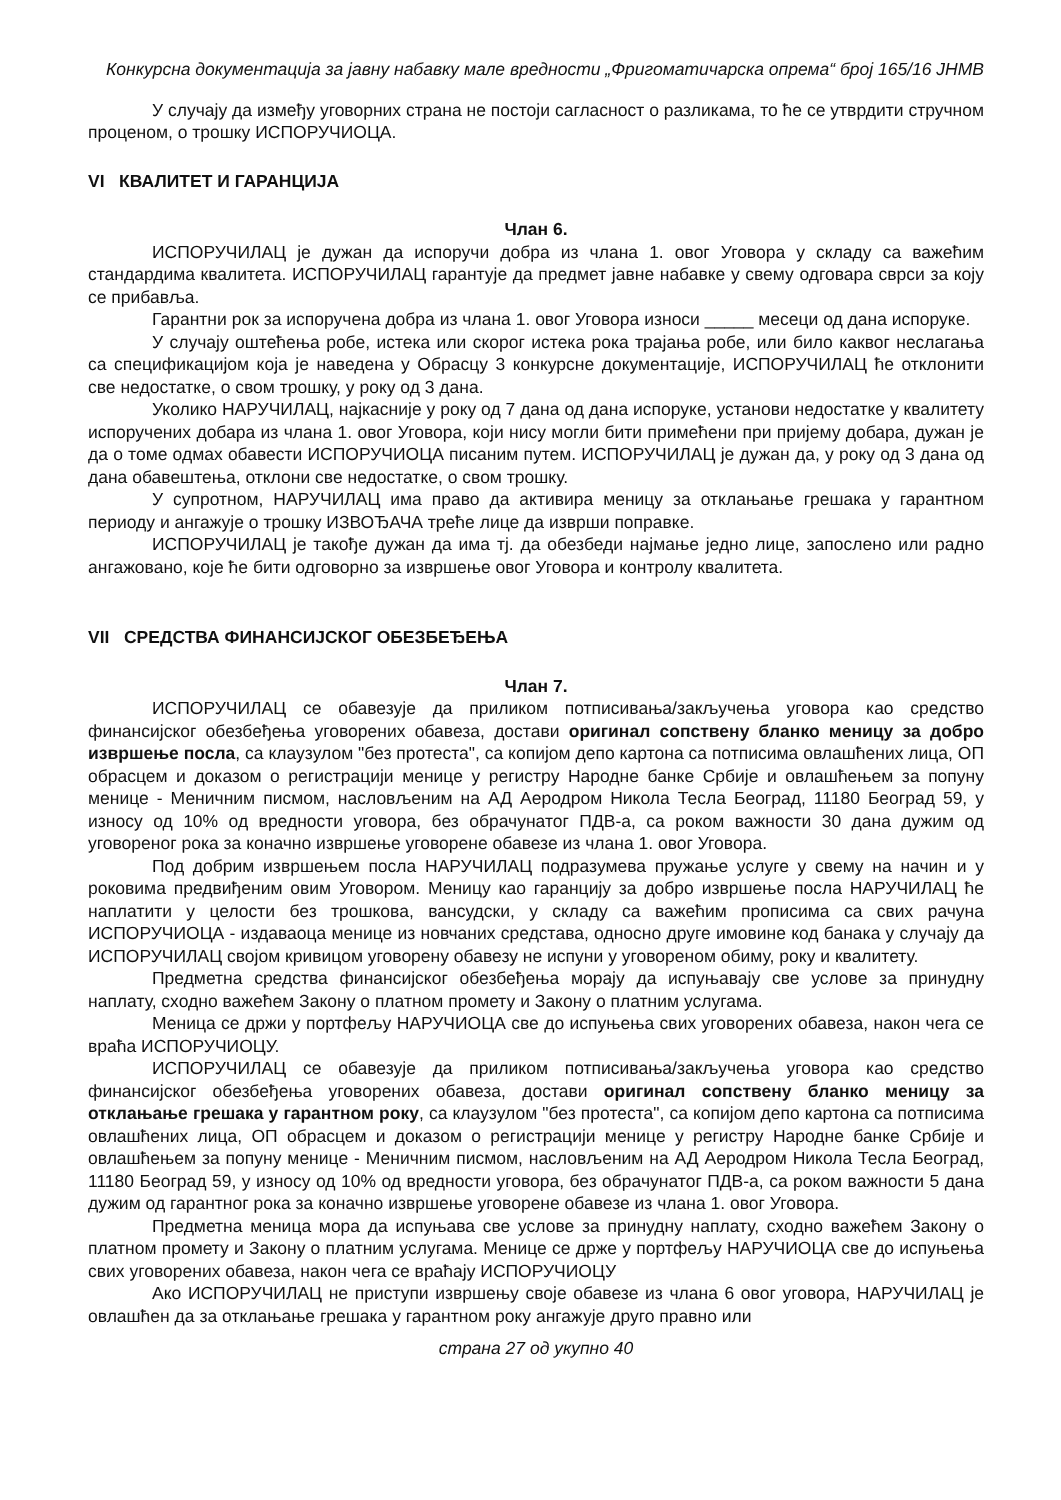Конкурсна документација за јавну набавку мале вредности „Фригоматичарска опрема“ број 165/16 ЈНМВ
У случају да између уговорних страна не постоји сагласност о разликама, то ће се утврдити стручном проценом, о трошку ИСПОРУЧИОЦА.
VI КВАЛИТЕТ И ГАРАНЦИЈА
Члан 6.
ИСПОРУЧИЛАЦ је дужан да испоручи добра из члана 1. овог Уговора у складу са важећим стандардима квалитета. ИСПОРУЧИЛАЦ гарантује да предмет јавне набавке у свему одговара сврси за коју се прибавља.
Гарантни рок за испоручена добра из члана 1. овог Уговора износи _____ месеци од дана испоруке.
У случају оштећења робе, истека или скорог истека рока трајања робе, или било каквог неслагања са спецификацијом која је наведена у Обрасцу 3 конкурсне документације, ИСПОРУЧИЛАЦ ће отклонити све недостатке, о свом трошку, у року од 3 дана.
Уколико НАРУЧИЛАЦ, најкасније у року од 7 дана од дана испоруке, установи недостатке у квалитету испоручених добара из члана 1. овог Уговора, који нису могли бити примећени при пријему добара, дужан је да о томе одмах обавести ИСПОРУЧИОЦА писаним путем. ИСПОРУЧИЛАЦ је дужан да, у року од 3 дана од дана обавештења, отклони све недостатке, о свом трошку.
У супротном, НАРУЧИЛАЦ има право да активира меницу за отклањање грешака у гарантном периоду и ангажује о трошку ИЗВОЂАЧА треће лице да изврши поправке.
ИСПОРУЧИЛАЦ је такође дужан да има тј. да обезбеди најмање једно лице, запослено или радно ангажовано, које ће бити одговорно за извршење овог Уговора и контролу квалитета.
VII СРЕДСТВА ФИНАНСИЈСКОГ ОБЕЗБЕЂЕЊА
Члан 7.
ИСПОРУЧИЛАЦ се обавезује да приликом потписивања/закључења уговора као средство финансијског обезбеђења уговорених обавеза, достави оригинал сопствену бланко меницу за добро извршење посла, са клаузулом "без протеста", са копијом депо картона са потписима овлашћених лица, ОП обрасцем и доказом о регистрацији менице у регистру Народне банке Србије и овлашћењем за попуну менице - Меничним писмом, насловљеним на АД Аеродром Никола Тесла Београд, 11180 Београд 59, у износу од 10% од вредности уговора, без обрачунатог ПДВ-а, са роком важности 30 дана дужим од уговореног рока за коначно извршење уговорене обавезе из члана 1. овог Уговора.
Под добрим извршењем посла НАРУЧИЛАЦ подразумева пружање услуге у свему на начин и у роковима предвиђеним овим Уговором. Меницу као гаранцију за добро извршење посла НАРУЧИЛАЦ ће наплатити у целости без трошкова, вансудски, у складу са важећим прописима са свих рачуна ИСПОРУЧИОЦА - издаваоца менице из новчаних средстава, односно друге имовине код банака у случају да ИСПОРУЧИЛАЦ својом кривицом уговорену обавезу не испуни у уговореном обиму, року и квалитету.
Предметна средства финансијског обезбеђења морају да испуњавају све услове за принудну наплату, сходно важећем Закону о платном промету и Закону о платним услугама.
Меница се држи у портфељу НАРУЧИОЦА све до испуњења свих уговорених обавеза, након чега се враћа ИСПОРУЧИОЦУ.
ИСПОРУЧИЛАЦ се обавезује да приликом потписивања/закључења уговора као средство финансијског обезбеђења уговорених обавеза, достави оригинал сопствену бланко меницу за отклањање грешака у гарантном року, са клаузулом "без протеста", са копијом депо картона са потписима овлашћених лица, ОП обрасцем и доказом о регистрацији менице у регистру Народне банке Србије и овлашћењем за попуну менице - Меничним писмом, насловљеним на АД Аеродром Никола Тесла Београд, 11180 Београд 59, у износу од 10% од вредности уговора, без обрачунатог ПДВ-а, са роком важности 5 дана дужим од гарантног рока за коначно извршење уговорене обавезе из члана 1. овог Уговора.
Предметна меница мора да испуњава све услове за принудну наплату, сходно важећем Закону о платном промету и Закону о платним услугама. Менице се држе у портфељу НАРУЧИОЦА све до испуњења свих уговорених обавеза, након чега се враћају ИСПОРУЧИОЦУ
Ако ИСПОРУЧИЛАЦ не приступи извршењу своје обавезе из члана 6 овог уговора, НАРУЧИЛАЦ је овлашћен да за отклањање грешака у гарантном року ангажује друго правно или
страна 27 од укупно 40